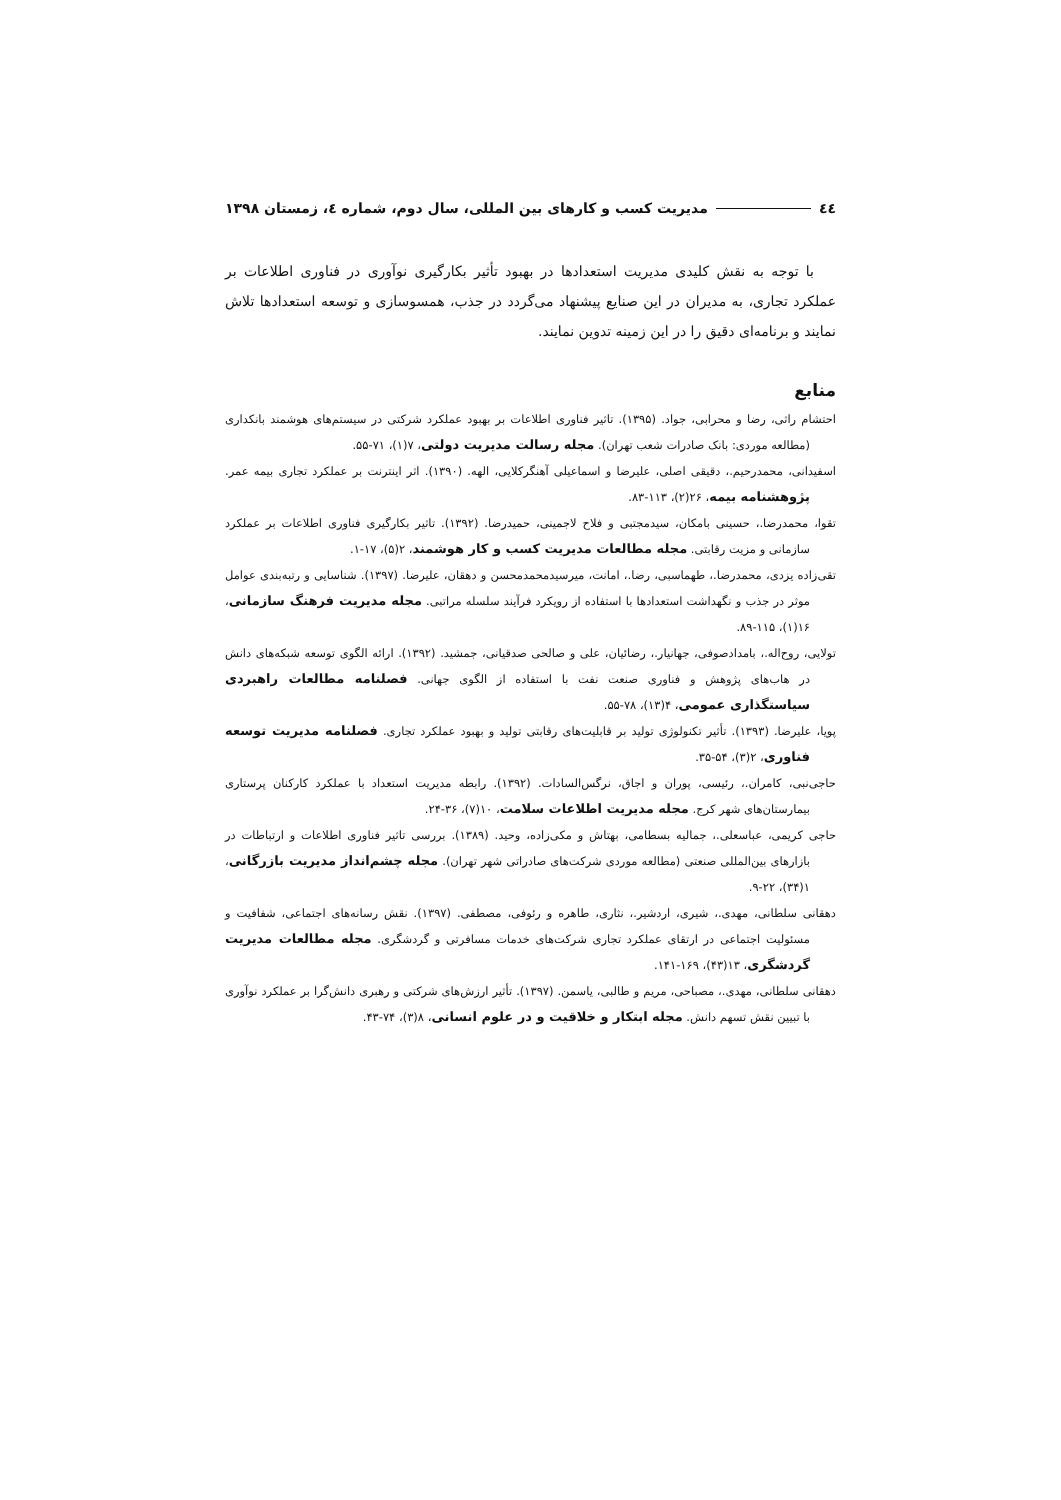٤٤ مدیریت کسب و کارهای بین المللی، سال دوم، شماره ٤، زمستان ١٣٩٨
با توجه به نقش کلیدی مدیریت استعدادها در بهبود تأثیر بکارگیری نوآوری در فناوری اطلاعات بر عملکرد تجاری، به مدیران در این صنایع پیشنهاد می‌گردد در جذب، همسوسازی و توسعه استعدادها تلاش نمایند و برنامه‌ای دقیق را در این زمینه تدوین نمایند.
منابع
احتشام راثی، رضا و محرابی، جواد. (۱۳۹۵). تاثیر فناوری اطلاعات بر بهبود عملکرد شرکتی در سیستم‌های هوشمند بانکداری (مطالعه موردی: بانک صادرات شعب تهران). مجله رسالت مدیریت دولتی، ۷(۱)، ۷۱-۵۵.
اسفیدانی، محمدرحیم.، دقیقی اصلی، علیرضا و اسماعیلی آهنگرکلایی، الهه. (۱۳۹۰). اثر اینترنت بر عملکرد تجاری بیمه عمر. پژوهشنامه بیمه، ۲۶(۲)، ۱۱۳-۸۳.
تقوا، محمدرضا.، حسینی بامکان، سیدمجتبی و فلاح لاجمینی، حمیدرضا. (۱۳۹۲). تاثیر بکارگیری فناوری اطلاعات بر عملکرد سازمانی و مزیت رقابتی. مجله مطالعات مدیریت کسب و کار هوشمند، ۲(۵)، ۱۷-۱.
تقی‌زاده یزدی، محمدرضا.، طهماسبی، رضا.، امانت، میرسیدمحمدمحسن و دهقان، علیرضا. (۱۳۹۷). شناسایی و رتبه‌بندی عوامل موثر در جذب و نگهداشت استعدادها با استفاده از رویکرد فرآیند سلسله مراتبی. مجله مدیریت فرهنگ سازمانی، ۱۶(۱)، ۱۱۵-۸۹.
تولایی، روح‌اله.، بامدادصوفی، جهانیار.، رضائیان، علی و صالحی صدقیانی، جمشید. (۱۳۹۲). ارائه الگوی توسعه شبکه‌های دانش در هاب‌های پژوهش و فناوری صنعت نفت با استفاده از الگوی جهانی. فصلنامه مطالعات راهبردی سیاستگذاری عمومی، ۴(۱۳)، ۷۸-۵۵.
پویا، علیرضا. (۱۳۹۳). تأثیر تکنولوژی تولید بر قابلیت‌های رقابتی تولید و بهبود عملکرد تجاری. فصلنامه مدیریت توسعه فناوری، ۲(۳)، ۵۴-۳۵.
حاجی‌نبی، کامران.، رئیسی، پوران و اجاق، نرگس‌السادات. (۱۳۹۲). رابطه مدیریت استعداد با عملکرد کارکنان پرستاری بیمارستان‌های شهر کرج. مجله مدیریت اطلاعات سلامت، ۱۰(۷)، ۳۶-۲۴.
حاجی کریمی، عباسعلی.، جمالیه بسطامی، بهتاش و مکی‌زاده، وحید. (۱۳۸۹). بررسی تاثیر فناوری اطلاعات و ارتباطات در بازارهای بین‌المللی صنعتی (مطالعه موردی شرکت‌های صادراتی شهر تهران). مجله چشم‌انداز مدیریت بازرگانی، ۱(۳۴)، ۲۲-۹.
دهقانی سلطانی، مهدی.، شیری، اردشیر.، نثاری، طاهره و رئوفی، مصطفی. (۱۳۹۷). نقش رسانه‌های اجتماعی، شفافیت و مسئولیت اجتماعی در ارتقای عملکرد تجاری شرکت‌های خدمات مسافرتی و گردشگری. مجله مطالعات مدیریت گردشگری، ۱۳(۴۳)، ۱۶۹-۱۴۱.
دهقانی سلطانی، مهدی.، مصباحی، مریم و طالبی، یاسمن. (۱۳۹۷). تأثیر ارزش‌های شرکتی و رهبری دانش‌گرا بر عملکرد نوآوری با تبیین نقش تسهم دانش. مجله ابتکار و خلاقیت و در علوم انسانی، ۸(۳)، ۷۴-۴۳.